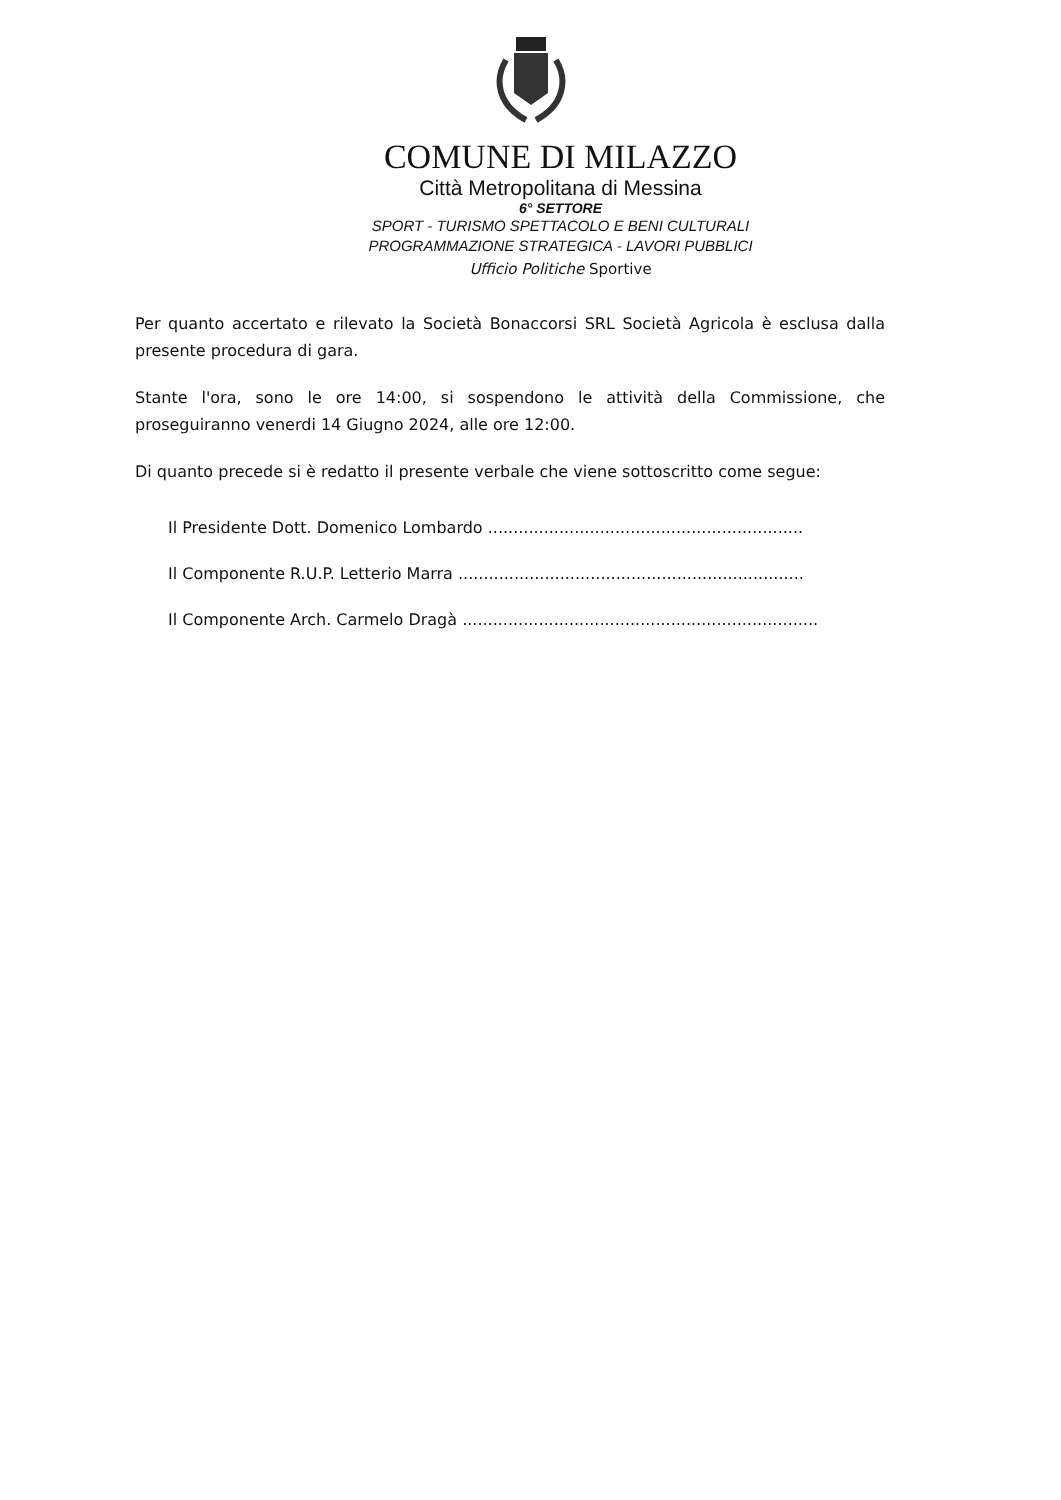COMUNE DI MILAZZO
Città Metropolitana di Messina
6° SETTORE
SPORT - TURISMO SPETTACOLO E BENI CULTURALI
PROGRAMMAZIONE STRATEGICA - LAVORI PUBBLICI
Ufficio Politiche Sportive
Per quanto accertato e rilevato la Società Bonaccorsi SRL Società Agricola è esclusa dalla presente procedura di gara.
Stante l'ora, sono le ore 14:00, si sospendono le attività della Commissione, che proseguiranno venerdi 14 Giugno 2024, alle ore 12:00.
Di quanto precede si è redatto il presente verbale che viene sottoscritto come segue:
Il Presidente Dott. Domenico Lombardo ..............................................................
Il Componente R.U.P. Letterio Marra ....................................................................
Il Componente Arch. Carmelo Dragà ......................................................................